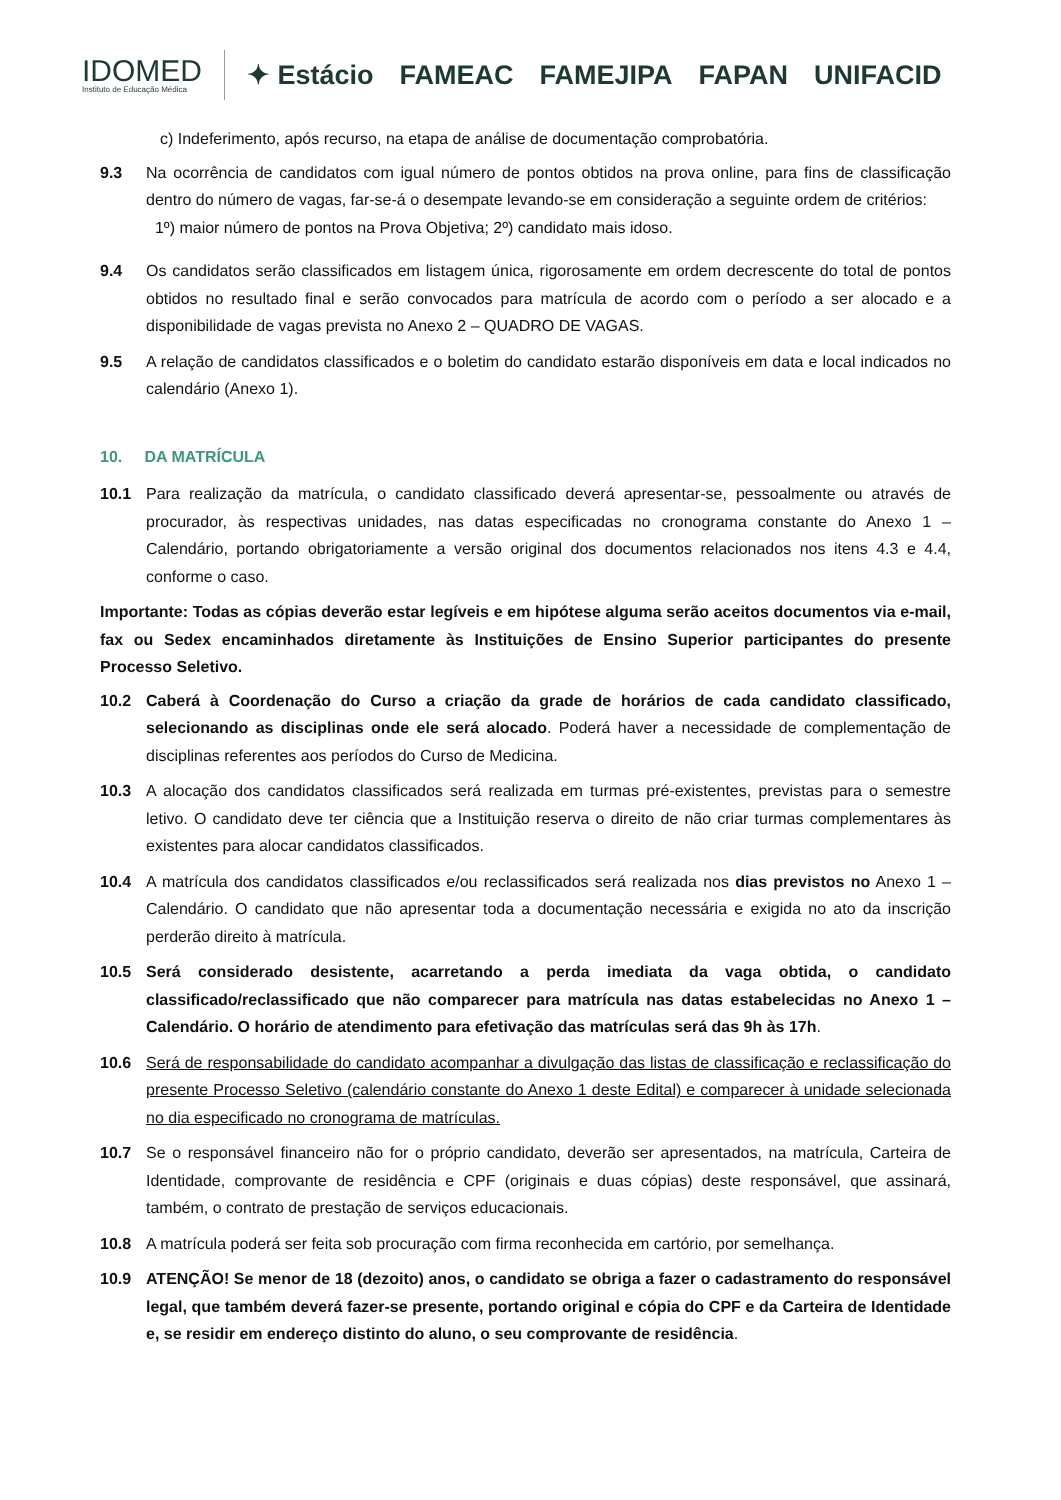IDOMED
Instituto de Educação Médica
✦ Estácio FAMEAC FAMEJIPA FAPAN UNIFACID
c) Indeferimento, após recurso, na etapa de análise de documentação comprobatória.
9.3 Na ocorrência de candidatos com igual número de pontos obtidos na prova online, para fins de classificação dentro do número de vagas, far-se-á o desempate levando-se em consideração a seguinte ordem de critérios:
1º) maior número de pontos na Prova Objetiva; 2º) candidato mais idoso.
9.4 Os candidatos serão classificados em listagem única, rigorosamente em ordem decrescente do total de pontos obtidos no resultado final e serão convocados para matrícula de acordo com o período a ser alocado e a disponibilidade de vagas prevista no Anexo 2 – QUADRO DE VAGAS.
9.5 A relação de candidatos classificados e o boletim do candidato estarão disponíveis em data e local indicados no calendário (Anexo 1).
10. DA MATRÍCULA
10.1 Para realização da matrícula, o candidato classificado deverá apresentar-se, pessoalmente ou através de procurador, às respectivas unidades, nas datas especificadas no cronograma constante do Anexo 1 – Calendário, portando obrigatoriamente a versão original dos documentos relacionados nos itens 4.3 e 4.4, conforme o caso.
Importante: Todas as cópias deverão estar legíveis e em hipótese alguma serão aceitos documentos via e-mail, fax ou Sedex encaminhados diretamente às Instituições de Ensino Superior participantes do presente Processo Seletivo.
10.2 Caberá à Coordenação do Curso a criação da grade de horários de cada candidato classificado, selecionando as disciplinas onde ele será alocado. Poderá haver a necessidade de complementação de disciplinas referentes aos períodos do Curso de Medicina.
10.3 A alocação dos candidatos classificados será realizada em turmas pré-existentes, previstas para o semestre letivo. O candidato deve ter ciência que a Instituição reserva o direito de não criar turmas complementares às existentes para alocar candidatos classificados.
10.4 A matrícula dos candidatos classificados e/ou reclassificados será realizada nos dias previstos no Anexo 1 – Calendário. O candidato que não apresentar toda a documentação necessária e exigida no ato da inscrição perderão direito à matrícula.
10.5 Será considerado desistente, acarretando a perda imediata da vaga obtida, o candidato classificado/reclassificado que não comparecer para matrícula nas datas estabelecidas no Anexo 1 – Calendário. O horário de atendimento para efetivação das matrículas será das 9h às 17h.
10.6 Será de responsabilidade do candidato acompanhar a divulgação das listas de classificação e reclassificação do presente Processo Seletivo (calendário constante do Anexo 1 deste Edital) e comparecer à unidade selecionada no dia especificado no cronograma de matrículas.
10.7 Se o responsável financeiro não for o próprio candidato, deverão ser apresentados, na matrícula, Carteira de Identidade, comprovante de residência e CPF (originais e duas cópias) deste responsável, que assinará, também, o contrato de prestação de serviços educacionais.
10.8 A matrícula poderá ser feita sob procuração com firma reconhecida em cartório, por semelhança.
10.9 ATENÇÃO! Se menor de 18 (dezoito) anos, o candidato se obriga a fazer o cadastramento do responsável legal, que também deverá fazer-se presente, portando original e cópia do CPF e da Carteira de Identidade e, se residir em endereço distinto do aluno, o seu comprovante de residência.